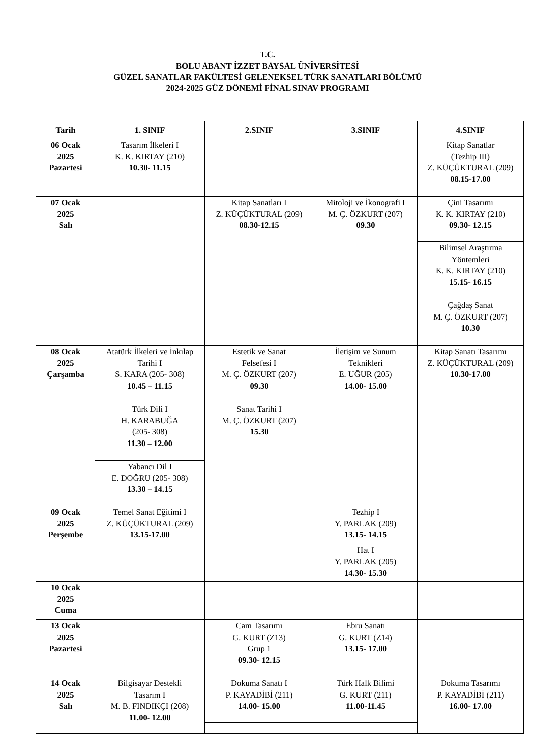T.C.
BOLU ABANT İZZET BAYSAL ÜNİVERSİTESİ
GÜZEL SANATLAR FAKÜLTESİ GELENEKSEL TÜRK SANATLARI BÖLÜMÜ
2024-2025 GÜZ DÖNEMİ FİNAL SINAV PROGRAMI
| Tarih | 1. SINIF | 2.SINIF | 3.SINIF | 4.SINIF |
| --- | --- | --- | --- | --- |
| 06 Ocak 2025 Pazartesi | Tasarım İlkeleri I K. K. KIRTAY (210) 10.30- 11.15 | | | Kitap Sanatlar (Tezhip III) Z. KÜÇÜKTURAL (209) 08.15-17.00 |
| 07 Ocak 2025 Salı | | Kitap Sanatları I Z. KÜÇÜKTURAL (209) 08.30-12.15 | Mitoloji ve İkonografi I M. Ç. ÖZKURT (207) 09.30 | Çini Tasarımı K. K. KIRTAY (210) 09.30- 12.15 |
| | | | | Bilimsel Araştırma Yöntemleri K. K. KIRTAY (210) 15.15- 16.15 |
| | | | | Çağdaş Sanat M. Ç. ÖZKURT (207) 10.30 |
| 08 Ocak 2025 Çarşamba | Atatürk İlkeleri ve İnkılap Tarihi I S. KARA (205- 308) 10.45 – 11.15 | Estetik ve Sanat Felsefesi I M. Ç. ÖZKURT (207) 09.30 | İletişim ve Sunum Teknikleri E. UĞUR (205) 14.00- 15.00 | Kitap Sanatı Tasarımı Z. KÜÇÜKTURAL (209) 10.30-17.00 |
| | Türk Dili I H. KARABUĞA (205- 308) 11.30 – 12.00 | Sanat Tarihi I M. Ç. ÖZKURT (207) 15.30 | | |
| | Yabancı Dil I E. DOĞRU (205- 308) 13.30 – 14.15 | | | |
| 09 Ocak 2025 Perşembe | Temel Sanat Eğitimi I Z. KÜÇÜKTURAL (209) 13.15-17.00 | | Tezhip I Y. PARLAK (209) 13.15- 14.15 | |
| | | | Hat I Y. PARLAK (205) 14.30- 15.30 | |
| 10 Ocak 2025 Cuma | | | | |
| 13 Ocak 2025 Pazartesi | | Cam Tasarımı G. KURT (Z13) Grup 1 09.30- 12.15 | Ebru Sanatı G. KURT (Z14) 13.15- 17.00 | |
| 14 Ocak 2025 Salı | Bilgisayar Destekli Tasarım I M. B. FINDIKÇI (208) 11.00- 12.00 | Dokuma Sanatı I P. KAYADİBİ (211) 14.00- 15.00 | Türk Halk Bilimi G. KURT (211) 11.00-11.45 | Dokuma Tasarımı P. KAYADİBİ (211) 16.00- 17.00 |